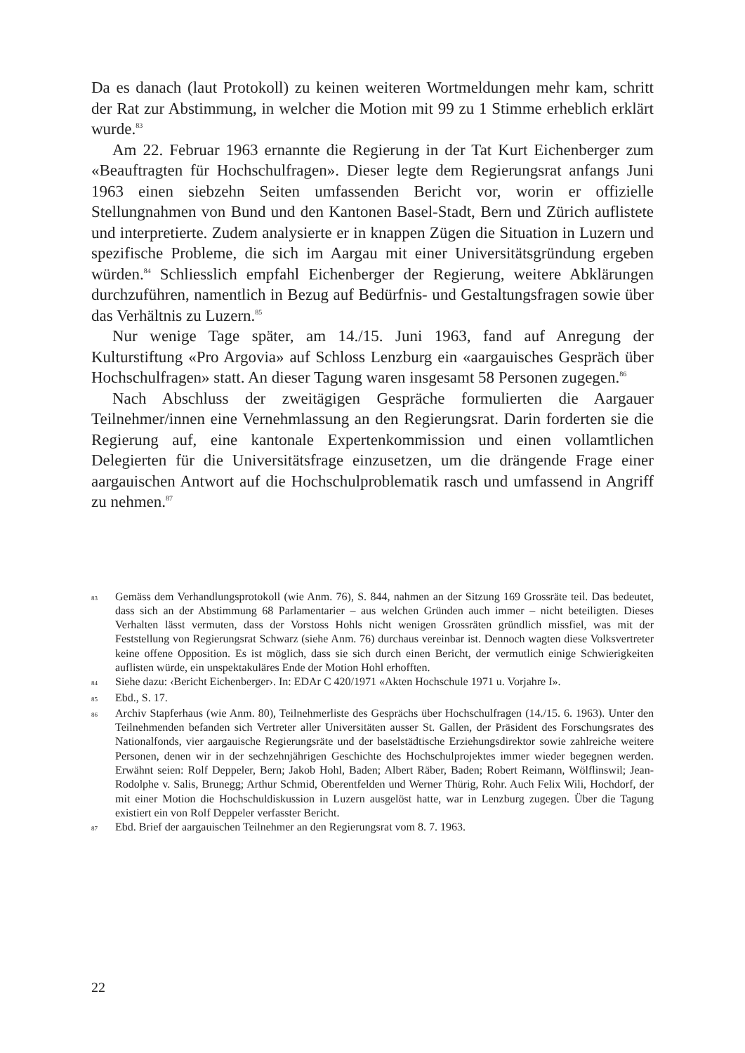Da es danach (laut Protokoll) zu keinen weiteren Wortmeldungen mehr kam, schritt der Rat zur Abstimmung, in welcher die Motion mit 99 zu 1 Stimme erheblich erklärt wurde.<sup>83</sup>
Am 22. Februar 1963 ernannte die Regierung in der Tat Kurt Eichenberger zum «Beauftragten für Hochschulfragen». Dieser legte dem Regierungsrat anfangs Juni 1963 einen siebzehn Seiten umfassenden Bericht vor, worin er offizielle Stellungnahmen von Bund und den Kantonen Basel-Stadt, Bern und Zürich auflistete und interpretierte. Zudem analysierte er in knappen Zügen die Situation in Luzern und spezifische Probleme, die sich im Aargau mit einer Universitätsgründung ergeben würden.<sup>84</sup> Schliesslich empfahl Eichenberger der Regierung, weitere Abklärungen durchzuführen, namentlich in Bezug auf Bedürfnis- und Gestaltungsfragen sowie über das Verhältnis zu Luzern.<sup>85</sup>
Nur wenige Tage später, am 14./15. Juni 1963, fand auf Anregung der Kulturstiftung «Pro Argovia» auf Schloss Lenzburg ein «aargauisches Gespräch über Hochschulfragen» statt. An dieser Tagung waren insgesamt 58 Personen zugegen.<sup>86</sup>
Nach Abschluss der zweitägigen Gespräche formulierten die Aargauer Teilnehmer/innen eine Vernehmlassung an den Regierungsrat. Darin forderten sie die Regierung auf, eine kantonale Expertenkommission und einen vollamtlichen Delegierten für die Universitätsfrage einzusetzen, um die drängende Frage einer aargauischen Antwort auf die Hochschulproblematik rasch und umfassend in Angriff zu nehmen.<sup>87</sup>
83 Gemäss dem Verhandlungsprotokoll (wie Anm. 76), S. 844, nahmen an der Sitzung 169 Grossräte teil. Das bedeutet, dass sich an der Abstimmung 68 Parlamentarier – aus welchen Gründen auch immer – nicht beteiligten. Dieses Verhalten lässt vermuten, dass der Vorstoss Hohls nicht wenigen Grossräten gründlich missfiel, was mit der Feststellung von Regierungsrat Schwarz (siehe Anm. 76) durchaus vereinbar ist. Dennoch wagten diese Volksvertreter keine offene Opposition. Es ist möglich, dass sie sich durch einen Bericht, der vermutlich einige Schwierigkeiten auflisten würde, ein unspektakuläres Ende der Motion Hohl erhofften.
84 Siehe dazu: ‹Bericht Eichenberger›. In: EDAr C 420/1971 «Akten Hochschule 1971 u. Vorjahre I».
85 Ebd., S. 17.
86 Archiv Stapferhaus (wie Anm. 80), Teilnehmerliste des Gesprächs über Hochschulfragen (14./15. 6. 1963). Unter den Teilnehmenden befanden sich Vertreter aller Universitäten ausser St. Gallen, der Präsident des Forschungsrates des Nationalfonds, vier aargauische Regierungsräte und der baselstädtische Erziehungsdirektor sowie zahlreiche weitere Personen, denen wir in der sechzehnjährigen Geschichte des Hochschulprojektes immer wieder begegnen werden. Erwähnt seien: Rolf Deppeler, Bern; Jakob Hohl, Baden; Albert Räber, Baden; Robert Reimann, Wölflinswil; Jean-Rodolphe v. Salis, Brunegg; Arthur Schmid, Oberentfelden und Werner Thürig, Rohr. Auch Felix Wili, Hochdorf, der mit einer Motion die Hochschuldiskussion in Luzern ausgelöst hatte, war in Lenzburg zugegen. Über die Tagung existiert ein von Rolf Deppeler verfasster Bericht.
87 Ebd. Brief der aargauischen Teilnehmer an den Regierungsrat vom 8. 7. 1963.
22